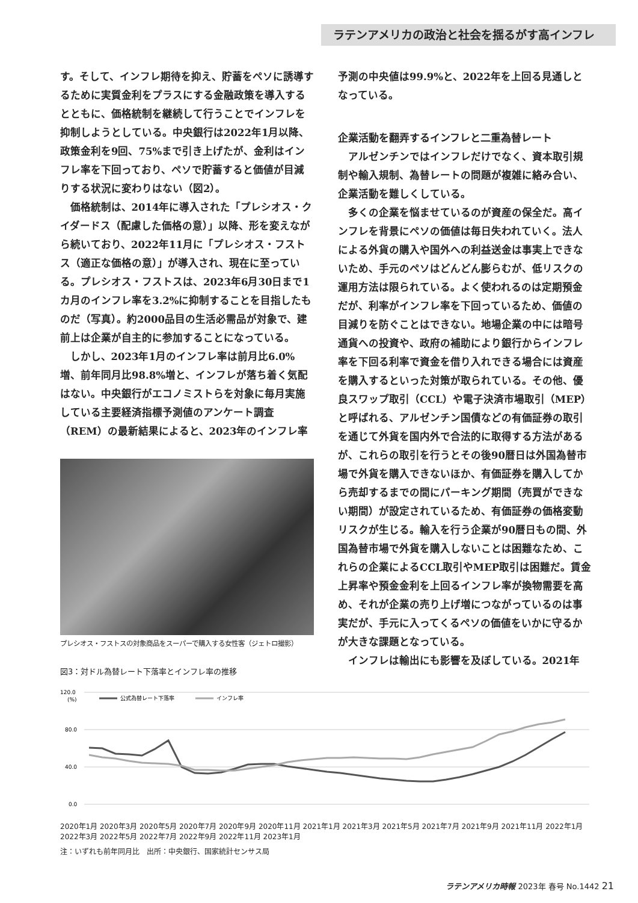ラテンアメリカの政治と社会を揺るがす高インフレ
す。そして、インフレ期待を抑え、貯蓄をペソに誘導するために実質金利をプラスにする金融政策を導入するとともに、価格統制を継続して行うことでインフレを抑制しようとしている。中央銀行は2022年1月以降、政策金利を9回、75%まで引き上げたが、金利はインフレ率を下回っており、ペソで貯蓄すると価値が目減りする状況に変わりはない（図2）。
価格統制は、2014年に導入された「プレシオス・クイダードス（配慮した価格の意）」以降、形を変えながら続いており、2022年11月に「プレシオス・フストス（適正な価格の意）」が導入され、現在に至っている。プレシオス・フストスは、2023年6月30日まで1カ月のインフレ率を3.2%に抑制することを目指したものだ（写真）。約2000品目の生活必需品が対象で、建前上は企業が自主的に参加することになっている。
しかし、2023年1月のインフレ率は前月比6.0%増、前年同月比98.8%増と、インフレが落ち着く気配はない。中央銀行がエコノミストらを対象に毎月実施している主要経済指標予測値のアンケート調査（REM）の最新結果によると、2023年のインフレ率
プレシオス・フストスの対象商品をスーパーで購入する女性客（ジェトロ撮影）
予測の中央値は99.9%と、2022年を上回る見通しとなっている。
企業活動を翻弄するインフレと二重為替レート
アルゼンチンではインフレだけでなく、資本取引規制や輸入規制、為替レートの問題が複雑に絡み合い、企業活動を難しくしている。
多くの企業を悩ませているのが資産の保全だ。高インフレを背景にペソの価値は毎日失われていく。法人による外貨の購入や国外への利益送金は事実上できないため、手元のペソはどんどん膨らむが、低リスクの運用方法は限られている。よく使われるのは定期預金だが、利率がインフレ率を下回っているため、価値の目減りを防ぐことはできない。地場企業の中には暗号通貨への投資や、政府の補助により銀行からインフレ率を下回る利率で資金を借り入れできる場合には資産を購入するといった対策が取られている。その他、優良スワップ取引（CCL）や電子決済市場取引（MEP）と呼ばれる、アルゼンチン国債などの有価証券の取引を通じて外貨を国内外で合法的に取得する方法があるが、これらの取引を行うとその後90暦日は外国為替市場で外貨を購入できないほか、有価証券を購入してから売却するまでの間にパーキング期間（売買ができない期間）が設定されているため、有価証券の価格変動リスクが生じる。輸入を行う企業が90暦日もの間、外国為替市場で外貨を購入しないことは困難なため、これらの企業によるCCL取引やMEP取引は困難だ。賃金上昇率や預金金利を上回るインフレ率が換物需要を高め、それが企業の売り上げ増につながっているのは事実だが、手元に入ってくるペソの価値をいかに守るかが大きな課題となっている。
インフレは輸出にも影響を及ぼしている。2021年
図3：対ドル為替レート下落率とインフレ率の推移
120.0
(%)
80.0
40.0
0.0
公式為替レート下落率
インフレ率
2020年1月 2020年3月 2020年5月 2020年7月 2020年9月 2020年11月 2021年1月 2021年3月 2021年5月 2021年7月 2021年9月 2021年11月 2022年1月 2022年3月 2022年5月 2022年7月 2022年9月 2022年11月 2023年1月
注：いずれも前年同月比　出所：中央銀行、国家統計センサス局
ラテンアメリカ時報 2023年 春号 No.1442 21